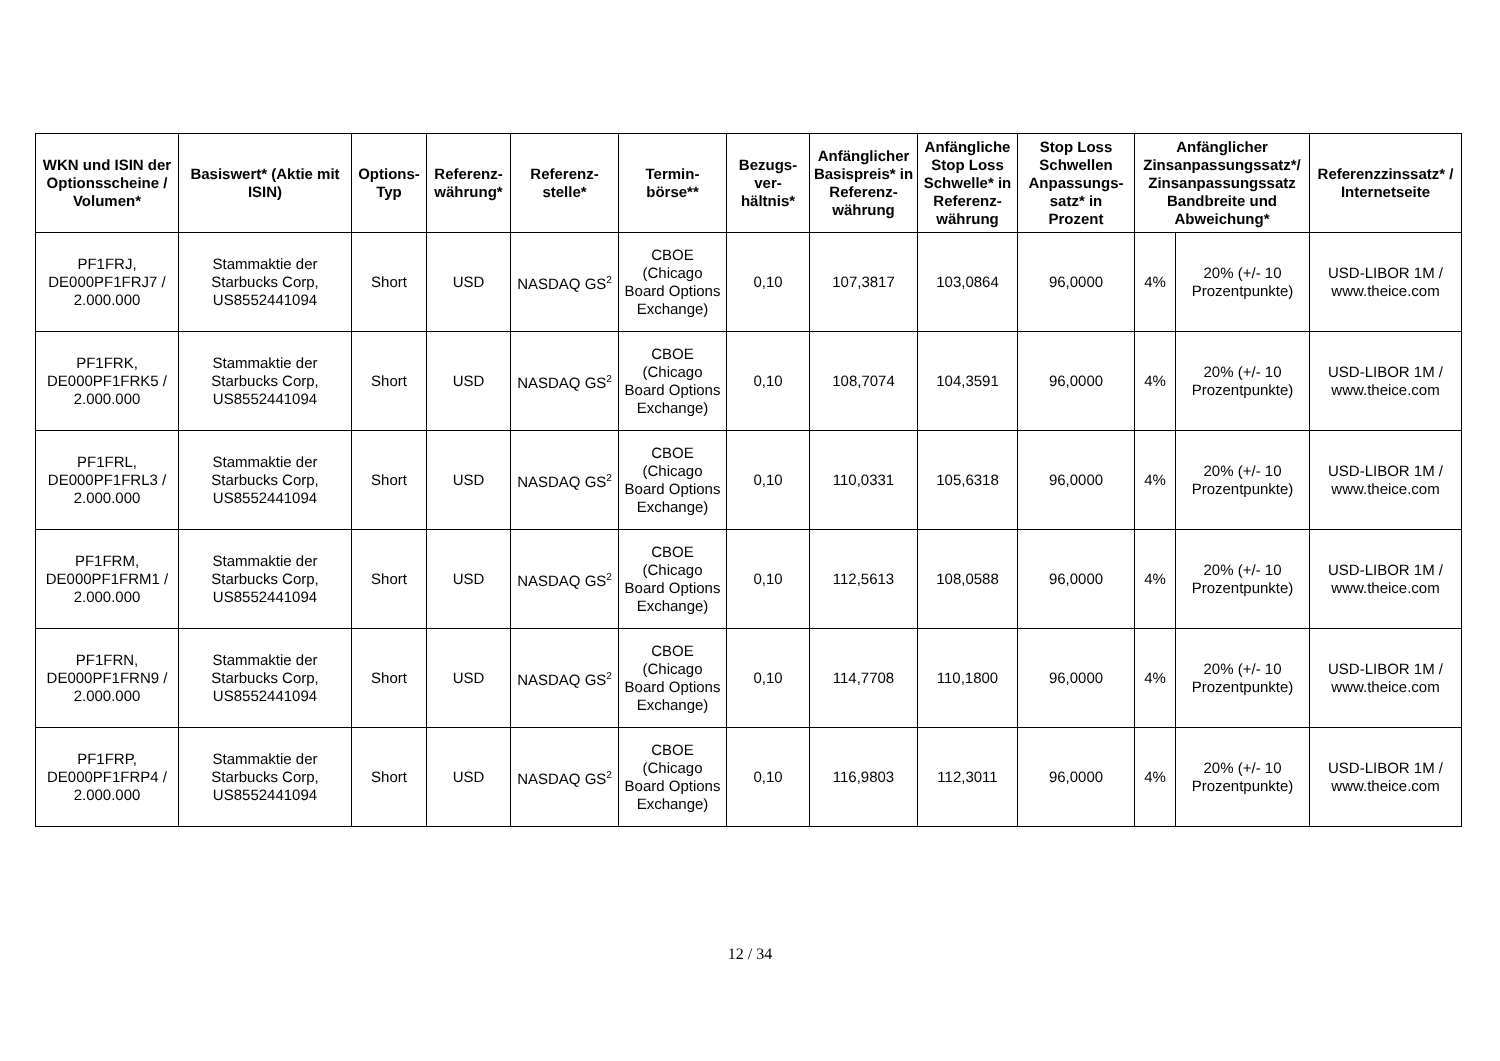| WKN und ISIN der Optionsscheine / Volumen* | Basiswert* (Aktie mit ISIN) | Options-Typ | Referenz-währung* | Referenz-stelle* | Termin-börse** | Bezugs-ver-hältnis* | Anfänglicher Basispreis* in Referenz-währung | Anfängliche Stop Loss Schwelle* in Referenz-währung | Stop Loss Schwellen Anpassungs-satz* in Prozent | Anfänglicher Zinsanpassungssatz*/ Zinsanpassungssatz Bandbreite und Abweichung* | | Referenzzinssatz* / Internetseite |
| --- | --- | --- | --- | --- | --- | --- | --- | --- | --- | --- | --- | --- |
| PF1FRJ, DE000PF1FRJ7 / 2.000.000 | Stammaktie der Starbucks Corp, US8552441094 | Short | USD | NASDAQ GS<sup>2</sup> | CBOE (Chicago Board Options Exchange) | 0,10 | 107,3817 | 103,0864 | 96,0000 | 4% | 20% (+/- 10 Prozentpunkte) | USD-LIBOR 1M / www.theice.com |
| PF1FRK, DE000PF1FRK5 / 2.000.000 | Stammaktie der Starbucks Corp, US8552441094 | Short | USD | NASDAQ GS<sup>2</sup> | CBOE (Chicago Board Options Exchange) | 0,10 | 108,7074 | 104,3591 | 96,0000 | 4% | 20% (+/- 10 Prozentpunkte) | USD-LIBOR 1M / www.theice.com |
| PF1FRL, DE000PF1FRL3 / 2.000.000 | Stammaktie der Starbucks Corp, US8552441094 | Short | USD | NASDAQ GS<sup>2</sup> | CBOE (Chicago Board Options Exchange) | 0,10 | 110,0331 | 105,6318 | 96,0000 | 4% | 20% (+/- 10 Prozentpunkte) | USD-LIBOR 1M / www.theice.com |
| PF1FRM, DE000PF1FRM1 / 2.000.000 | Stammaktie der Starbucks Corp, US8552441094 | Short | USD | NASDAQ GS<sup>2</sup> | CBOE (Chicago Board Options Exchange) | 0,10 | 112,5613 | 108,0588 | 96,0000 | 4% | 20% (+/- 10 Prozentpunkte) | USD-LIBOR 1M / www.theice.com |
| PF1FRN, DE000PF1FRN9 / 2.000.000 | Stammaktie der Starbucks Corp, US8552441094 | Short | USD | NASDAQ GS<sup>2</sup> | CBOE (Chicago Board Options Exchange) | 0,10 | 114,7708 | 110,1800 | 96,0000 | 4% | 20% (+/- 10 Prozentpunkte) | USD-LIBOR 1M / www.theice.com |
| PF1FRP, DE000PF1FRP4 / 2.000.000 | Stammaktie der Starbucks Corp, US8552441094 | Short | USD | NASDAQ GS<sup>2</sup> | CBOE (Chicago Board Options Exchange) | 0,10 | 116,9803 | 112,3011 | 96,0000 | 4% | 20% (+/- 10 Prozentpunkte) | USD-LIBOR 1M / www.theice.com |
12 / 34